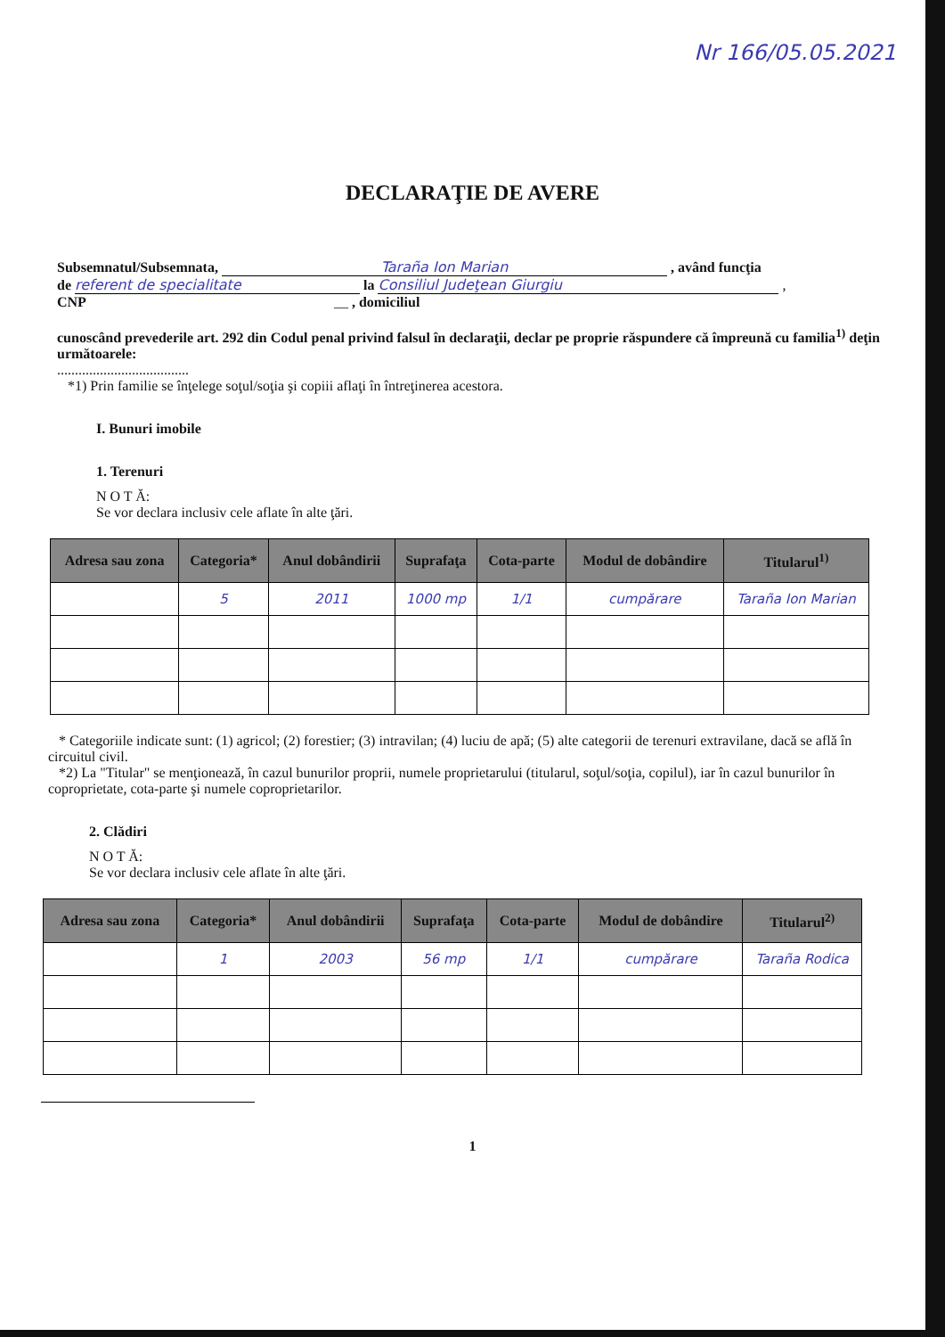Nr 166/05.05.2021
DECLARAŢIE DE AVERE
Subsemnatul/Subsemnata, Taraña Ion Marian , având funcţia
de referent de specialitate la Consiliul Judeţean Giurgiu ,
CNP __ , domiciliul
cunoscând prevederile art. 292 din Codul penal privind falsul în declaraţii, declar pe proprie răspundere că împreună cu familia<sup>1)</sup> deţin următoarele:
.....................................
*1) Prin familie se înţelege soţul/soţia şi copiii aflaţi în întreţinerea acestora.
I. Bunuri imobile
1. Terenuri
N O T Ă:
Se vor declara inclusiv cele aflate în alte ţări.
| Adresa sau zona | Categoria* | Anul dobândirii | Suprafaţa | Cota-parte | Modul de dobândire | Titularul<sup>1)</sup> |
| --- | --- | --- | --- | --- | --- | --- |
| | 5 | 2011 | 1000 mp | 1/1 | cumpărare | Taraña Ion Marian |
* Categoriile indicate sunt: (1) agricol; (2) forestier; (3) intravilan; (4) luciu de apă; (5) alte categorii de terenuri extravilane, dacă se află în circuitul civil.
*2) La "Titular" se menţionează, în cazul bunurilor proprii, numele proprietarului (titularul, soţul/soţia, copilul), iar în cazul bunurilor în coproprietate, cota-parte şi numele coproprietarilor.
2. Clădiri
N O T Ă:
Se vor declara inclusiv cele aflate în alte ţări.
| Adresa sau zona | Categoria* | Anul dobândirii | Suprafaţa | Cota-parte | Modul de dobândire | Titularul<sup>2)</sup> |
| --- | --- | --- | --- | --- | --- | --- |
| | 1 | 2003 | 56 mp | 1/1 | cumpărare | Taraña Rodica |
1